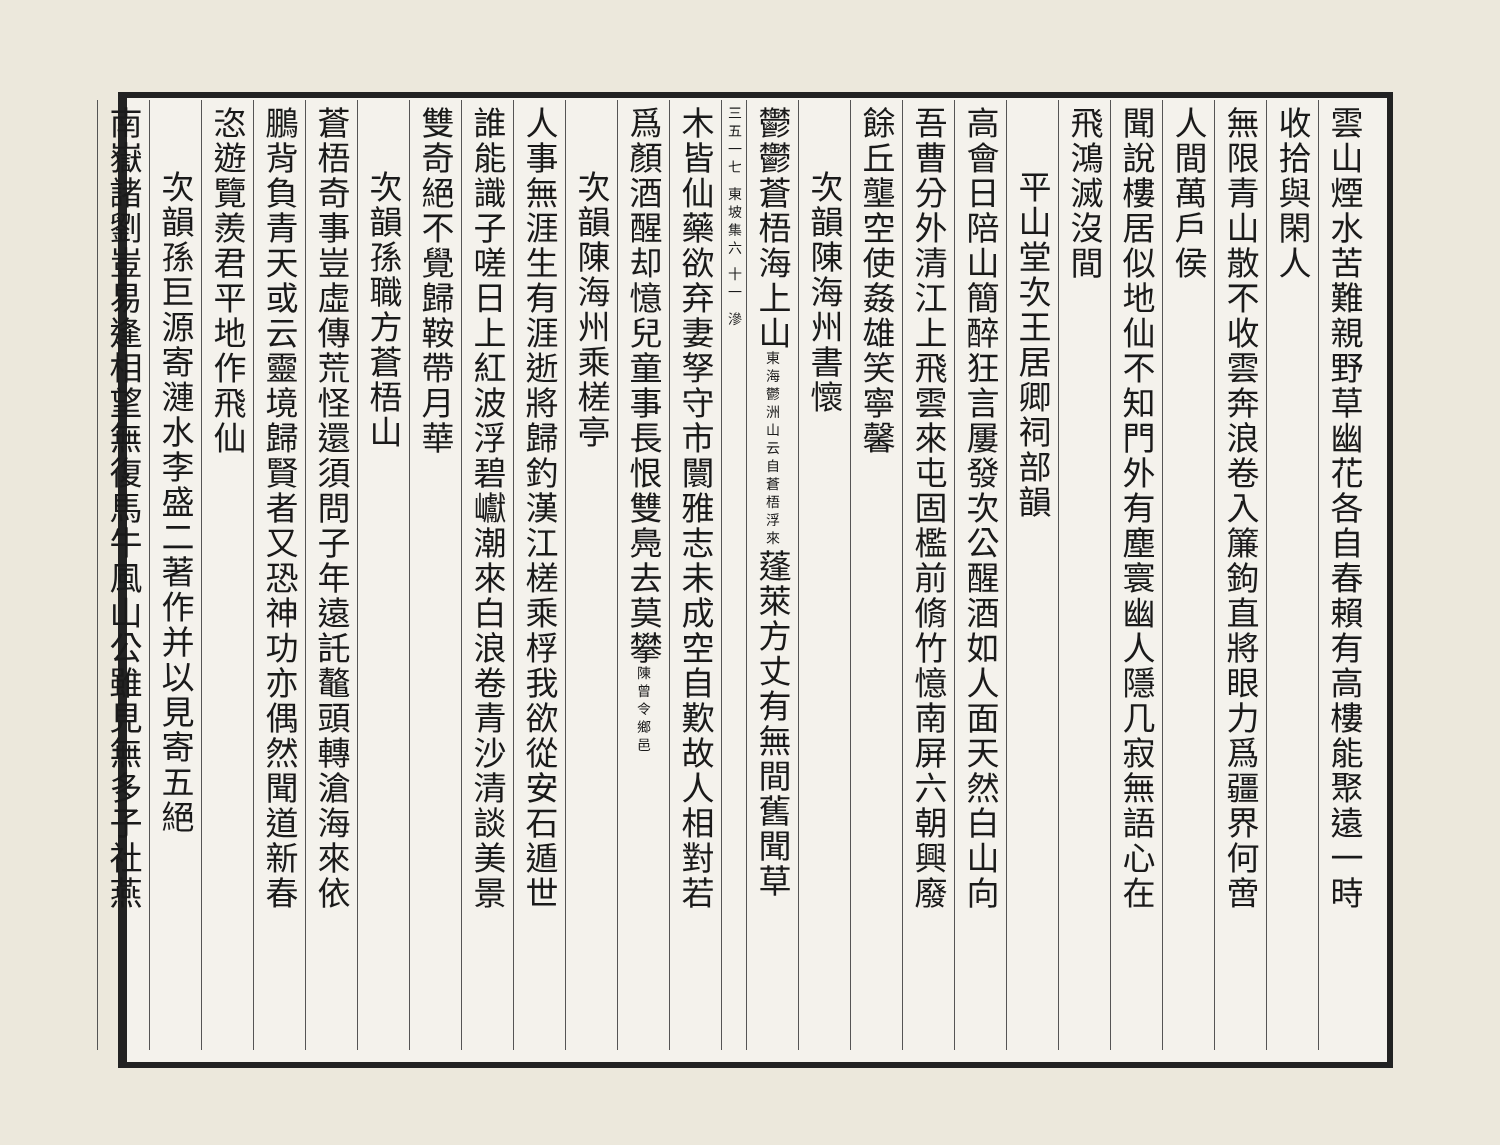雲山煙水苦難親野草幽花各自春賴有高樓能聚遠一時
收拾與閑人
無限青山散不收雲奔浪卷入簾鉤直將眼力爲疆界何啻
人間萬戶侯
聞說樓居似地仙不知門外有塵寰幽人隱几寂無語心在
飛鴻滅沒間
平山堂次王居卿祠部韻
高會日陪山簡醉狂言屢發次公醒酒如人面天然白山向
吾曹分外清江上飛雲來屯固檻前脩竹憶南屏六朝興廢
餘丘壟空使姦雄笑寧馨
次韻陳海州書懷
鬱鬱蒼梧海上山東海鬱洲山云自蒼梧浮來蓬萊方丈有無間舊聞草
三五一七 東坡集六 十一 滲
木皆仙藥欲弃妻孥守市闤雅志未成空自歎故人相對若
爲顏酒醒却憶兒童事長恨雙鳧去莫攀陳曾令鄉邑
次韻陳海州乘槎亭
人事無涯生有涯逝將歸釣漢江槎乘桴我欲從安石遁世
誰能識子嗟日上紅波浮碧巘潮來白浪卷青沙清談美景
雙奇絕不覺歸鞍帶月華
次韻孫職方蒼梧山
蒼梧奇事豈虛傳荒怪還須問子年遠託鼇頭轉滄海來依
鵬背負青天或云靈境歸賢者又恐神功亦偶然聞道新春
恣遊覽羨君平地作飛仙
次韻孫巨源寄漣水李盛二著作并以見寄五絕
南嶽諸劉豈易逢相望無復馬牛風山公雖見無多子社燕